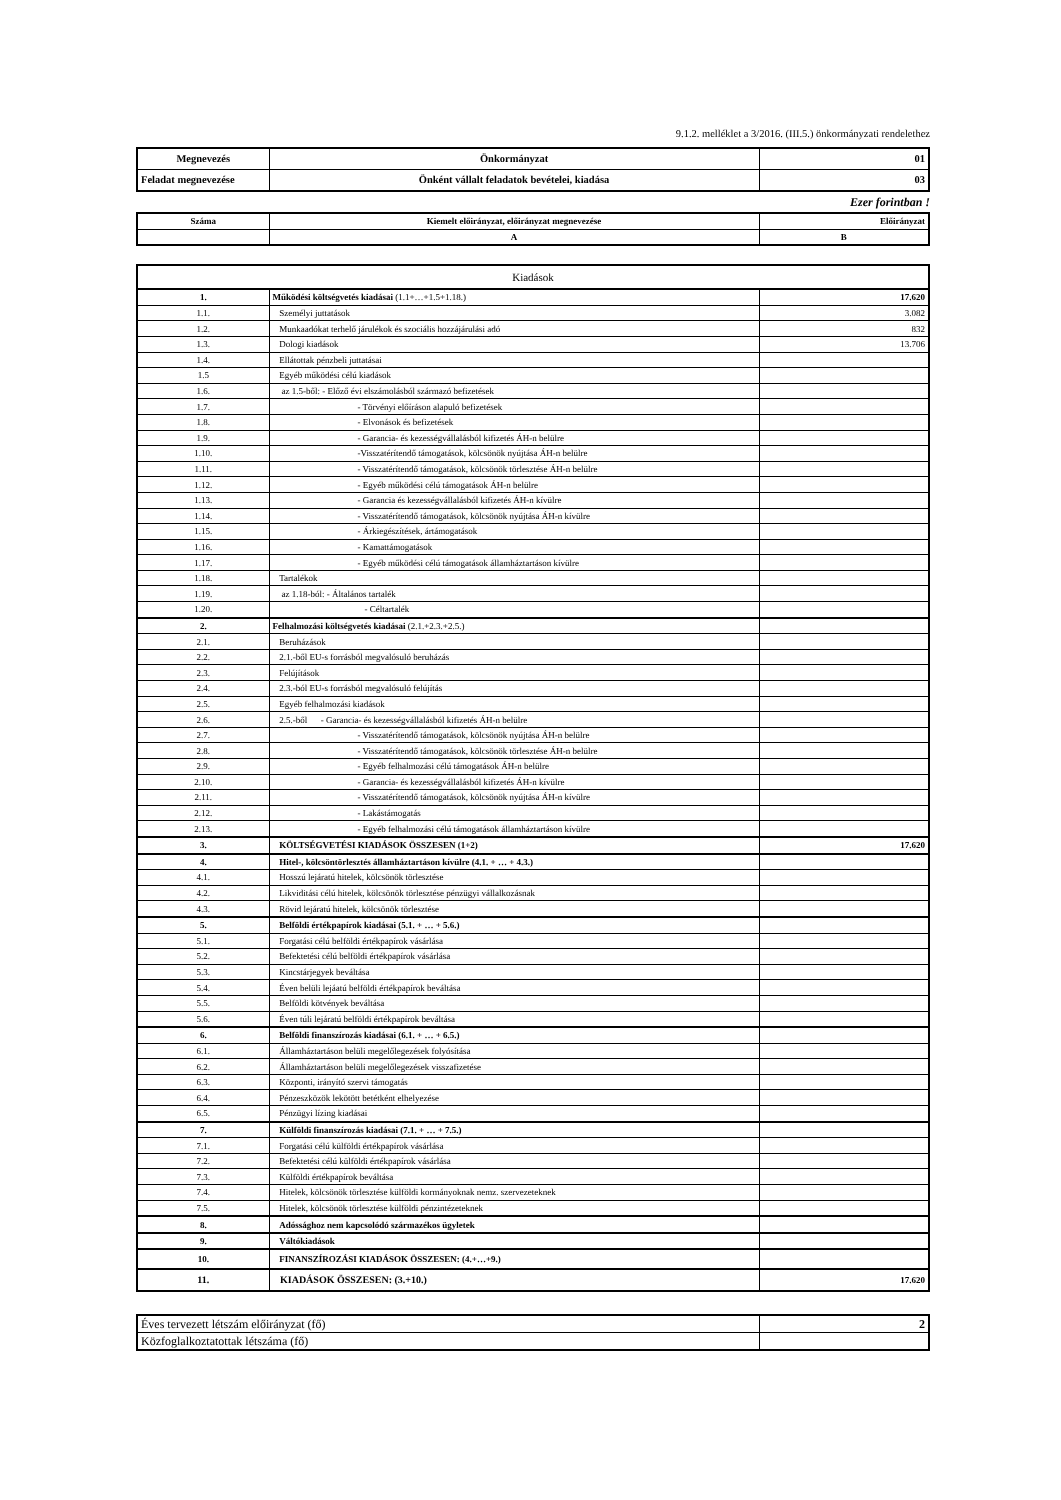9.1.2. melléklet a 3/2016. (III.5.) önkormányzati rendelethez
| Megnevezés | Önkormányzat | 01 |
| Feladat megnevezése | Önként vállalt feladatok bevételei, kiadása | 03 |
Ezer forintban !
| Száma | Kiemelt előirányzat, előirányzat megnevezése | Előirányzat |
| | A | B |
| Kiadások | | |
| 1. | Működési költségvetés kiadásai (1.1+…+1.5+1.18.) | 17.620 |
| 1.1. | Személyi juttatások | 3.082 |
| 1.2. | Munkaadókat terhelő járulékok és szociális hozzájárulási adó | 832 |
| 1.3. | Dologi kiadások | 13.706 |
| 1.4. | Ellátottak pénzbeli juttatásai | |
| 1.5 | Egyéb működési célú kiadások | |
| 1.6. | az 1.5-ből: - Előző évi elszámolásból származó befizetések | |
| 1.7. | - Törvényi előíráson alapuló befizetések | |
| 1.8. | - Elvonások és befizetések | |
| 1.9. | - Garancia- és kezességvállalásból kifizetés ÁH-n belülre | |
| 1.10. | -Visszatérítendő támogatások, kölcsönök nyújtása ÁH-n belülre | |
| 1.11. | - Visszatérítendő támogatások, kölcsönök törlesztése ÁH-n belülre | |
| 1.12. | - Egyéb működési célú támogatások ÁH-n belülre | |
| 1.13. | - Garancia és kezességvállalásból kifizetés ÁH-n kívülre | |
| 1.14. | - Visszatérítendő támogatások, kölcsönök nyújtása ÁH-n kívülre | |
| 1.15. | - Árkiegészítések, ártámogatások | |
| 1.16. | - Kamattámogatások | |
| 1.17. | - Egyéb működési célú támogatások államháztartáson kívülre | |
| 1.18. | Tartalékok | |
| 1.19. | az 1.18-ból: - Általános tartalék | |
| 1.20. | - Céltartalék | |
| 2. | Felhalmozási költségvetés kiadásai (2.1.+2.3.+2.5.) | |
| 2.1. | Beruházások | |
| 2.2. | 2.1.-ből EU-s forrásból megvalósuló beruházás | |
| 2.3. | Felújítások | |
| 2.4. | 2.3.-ból EU-s forrásból megvalósuló felújítás | |
| 2.5. | Egyéb felhalmozási kiadások | |
| 2.6. | 2.5.-ből - Garancia- és kezességvállalásból kifizetés ÁH-n belülre | |
| 2.7. | - Visszatérítendő támogatások, kölcsönök nyújtása ÁH-n belülre | |
| 2.8. | - Visszatérítendő támogatások, kölcsönök törlesztése ÁH-n belülre | |
| 2.9. | - Egyéb felhalmozási célú támogatások ÁH-n belülre | |
| 2.10. | - Garancia- és kezességvállalásból kifizetés ÁH-n kívülre | |
| 2.11. | - Visszatérítendő támogatások, kölcsönök nyújtása ÁH-n kívülre | |
| 2.12. | - Lakástámogatás | |
| 2.13. | - Egyéb felhalmozási célú támogatások államháztartáson kívülre | |
| 3. | KÖLTSÉGVETÉSI KIADÁSOK ÖSSZESEN (1+2) | 17.620 |
| 4. | Hitel-, kölcsöntörlesztés államháztartáson kívülre (4.1. + … + 4.3.) | |
| 4.1. | Hosszú lejáratú hitelek, kölcsönök törlesztése | |
| 4.2. | Likviditási célú hitelek, kölcsönök törlesztése pénzügyi vállalkozásnak | |
| 4.3. | Rövid lejáratú hitelek, kölcsönök törlesztése | |
| 5. | Belföldi értékpapírok kiadásai (5.1. + … + 5.6.) | |
| 5.1. | Forgatási célú belföldi értékpapírok vásárlása | |
| 5.2. | Befektetési célú belföldi értékpapírok vásárlása | |
| 5.3. | Kincstárjegyek beváltása | |
| 5.4. | Éven belüli lejáatú belföldi értékpapírok beváltása | |
| 5.5. | Belföldi kötvények beváltása | |
| 5.6. | Éven túli lejáratú belföldi értékpapírok beváltása | |
| 6. | Belföldi finanszírozás kiadásai (6.1. + … + 6.5.) | |
| 6.1. | Államháztartáson belüli megelőlegezések folyósítása | |
| 6.2. | Államháztartáson belüli megelőlegezések visszafizetése | |
| 6.3. | Központi, irányító szervi támogatás | |
| 6.4. | Pénzeszközök lekötött betétként elhelyezése | |
| 6.5. | Pénzügyi lízing kiadásai | |
| 7. | Külföldi finanszírozás kiadásai (7.1. + … + 7.5.) | |
| 7.1. | Forgatási célú külföldi értékpapírok vásárlása | |
| 7.2. | Befektetési célú külföldi értékpapírok vásárlása | |
| 7.3. | Külföldi értékpapírok beváltása | |
| 7.4. | Hitelek, kölcsönök törlesztése külföldi kormányoknak nemz. szervezeteknek | |
| 7.5. | Hitelek, kölcsönök törlesztése külföldi pénzintézeteknek | |
| 8. | Adóssághoz nem kapcsolódó származékos ügyletek | |
| 9. | Váltókiadások | |
| 10. | FINANSZÍROZÁSI KIADÁSOK ÖSSZESEN: (4.+…+9.) | |
| 11. | KIADÁSOK ÖSSZESEN: (3.+10.) | 17.620 |
| Éves tervezett létszám előirányzat (fő) | 2 |
| Közfoglalkoztatottak létszáma (fő) | |